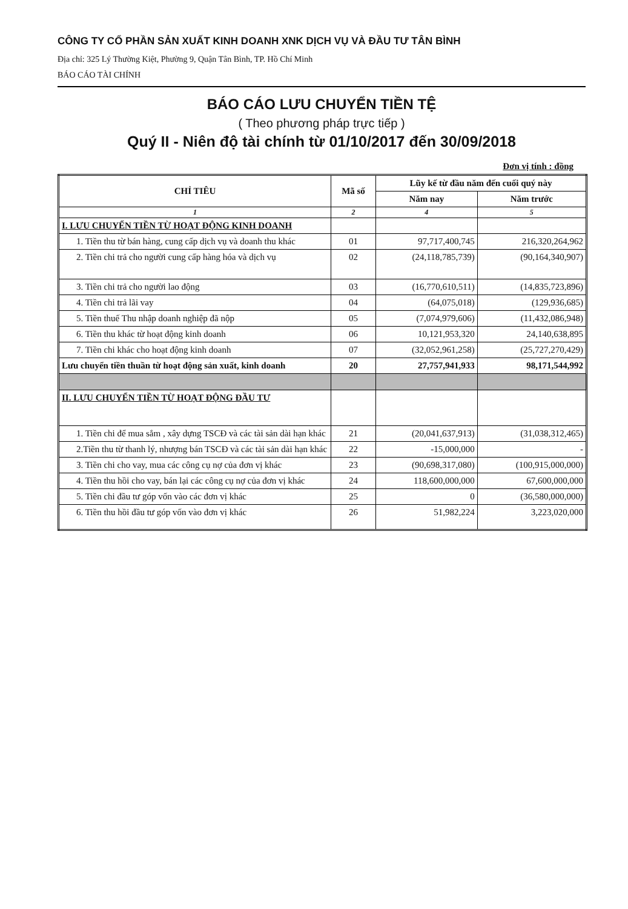CÔNG TY CỔ PHẦN SẢN XUẤT KINH DOANH XNK DỊCH VỤ VÀ ĐẦU TƯ TÂN BÌNH
Địa chỉ: 325 Lý Thường Kiệt, Phường 9, Quận Tân Bình, TP. Hồ Chí Minh
BÁO CÁO TÀI CHÍNH
BÁO CÁO LƯU CHUYỂN TIỀN TỆ
( Theo phương pháp trực tiếp )
Quý II - Niên độ tài chính từ 01/10/2017 đến 30/09/2018
Đơn vị tính : đồng
| CHỈ TIÊU | Mã số | Lũy kế từ đầu năm đến cuối quý này | |
| --- | --- | --- | --- |
| | | Năm nay | Năm trước |
| 1 | 2 | 4 | 5 |
| I. LƯU CHUYỂN TIỀN TỪ HOẠT ĐỘNG KINH DOANH | | | |
| 1. Tiền thu từ bán hàng, cung cấp dịch vụ và doanh thu khác | 01 | 97,717,400,745 | 216,320,264,962 |
| 2. Tiền chi trả cho người cung cấp hàng hóa và dịch vụ | 02 | (24,118,785,739) | (90,164,340,907) |
| 3. Tiền chi trả cho người lao động | 03 | (16,770,610,511) | (14,835,723,896) |
| 4. Tiền chi trả lãi vay | 04 | (64,075,018) | (129,936,685) |
| 5. Tiền thuế Thu nhập doanh nghiệp đã nộp | 05 | (7,074,979,606) | (11,432,086,948) |
| 6. Tiền thu khác từ hoạt động kinh doanh | 06 | 10,121,953,320 | 24,140,638,895 |
| 7. Tiền chi khác cho hoạt động kinh doanh | 07 | (32,052,961,258) | (25,727,270,429) |
| Lưu chuyển tiền thuần từ hoạt động sản xuất, kinh doanh | 20 | 27,757,941,933 | 98,171,544,992 |
| II. LƯU CHUYỂN TIỀN TỪ HOẠT ĐỘNG ĐẦU TƯ | | | |
| 1. Tiền chi để mua sắm , xây dựng TSCĐ và các tài sản dài hạn khác | 21 | (20,041,637,913) | (31,038,312,465) |
| 2.Tiền thu từ thanh lý, nhượng bán TSCĐ và các tài sản dài hạn khác | 22 | -15,000,000 | - |
| 3. Tiền chi cho vay, mua các công cụ nợ của đơn vị khác | 23 | (90,698,317,080) | (100,915,000,000) |
| 4. Tiền thu hồi cho vay, bán lại các công cụ nợ của đơn vị khác | 24 | 118,600,000,000 | 67,600,000,000 |
| 5. Tiền chi đầu tư góp vốn vào các đơn vị khác | 25 | 0 | (36,580,000,000) |
| 6. Tiền thu hồi đầu tư góp vốn vào đơn vị khác | 26 | 51,982,224 | 3,223,020,000 |